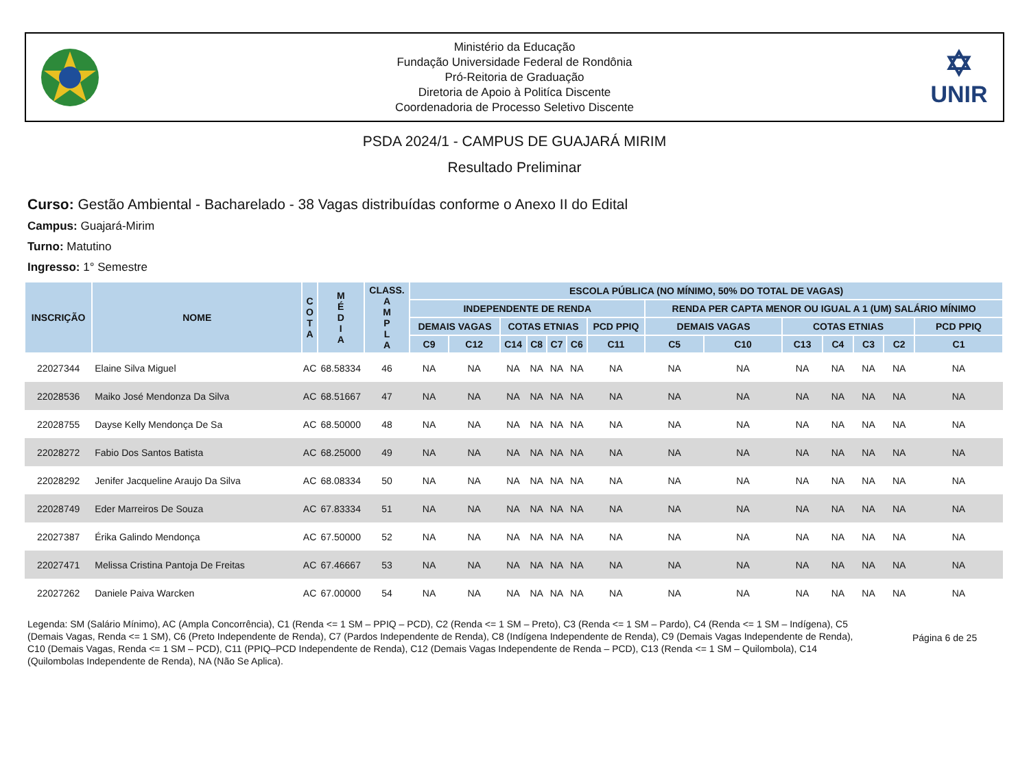Ministério da Educação
Fundação Universidade Federal de Rondônia
Pró-Reitoria de Graduação
Diretoria de Apoio à Politíca Discente
Coordenadoria de Processo Seletivo Discente
✡
UNIR
PSDA 2024/1 - CAMPUS DE GUAJARÁ MIRIM
Resultado Preliminar
Curso: Gestão Ambiental - Bacharelado - 38 Vagas distribuídas conforme o Anexo II do Edital
Campus: Guajará-Mirim
Turno: Matutino
Ingresso: 1° Semestre
| INSCRIÇÃO | NOME | C O T A | M É D I A | CLASS. A M P L A | ESCOLA PÚBLICA (NO MÍNIMO, 50% DO TOTAL DE VAGAS) | | | | | | | | | | | | | |
| --- | --- | --- | --- | --- | --- | --- | --- | --- | --- | --- | --- | --- | --- | --- | --- | --- | --- | --- |
| | | | | | INDEPENDENTE DE RENDA | | | | | | | RENDA PER CAPTA MENOR OU IGUAL A 1 (UM) SALÁRIO MÍNIMO | | | | | | |
| | | | | | DEMAIS VAGAS | | COTAS ETNIAS | | | | PCD PPIQ | DEMAIS VAGAS | | COTAS ETNIAS | | | | PCD PPIQ |
| | | | | | C9 | C12 | C14 | C8 | C7 | C6 | C11 | C5 | C10 | C13 | C4 | C3 | C2 | C1 |
| 22027344 | Elaine Silva Miguel | AC | 68.58334 | 46 | NA | NA | NA | NA | NA | NA | NA | NA | NA | NA | NA | NA | NA | NA |
| 22028536 | Maiko José Mendonza Da Silva | AC | 68.51667 | 47 | NA | NA | NA | NA | NA | NA | NA | NA | NA | NA | NA | NA | NA | NA |
| 22028755 | Dayse Kelly Mendonça De Sa | AC | 68.50000 | 48 | NA | NA | NA | NA | NA | NA | NA | NA | NA | NA | NA | NA | NA | NA |
| 22028272 | Fabio Dos Santos Batista | AC | 68.25000 | 49 | NA | NA | NA | NA | NA | NA | NA | NA | NA | NA | NA | NA | NA | NA |
| 22028292 | Jenifer Jacqueline Araujo Da Silva | AC | 68.08334 | 50 | NA | NA | NA | NA | NA | NA | NA | NA | NA | NA | NA | NA | NA | NA |
| 22028749 | Eder Marreiros De Souza | AC | 67.83334 | 51 | NA | NA | NA | NA | NA | NA | NA | NA | NA | NA | NA | NA | NA | NA |
| 22027387 | Érika Galindo Mendonça | AC | 67.50000 | 52 | NA | NA | NA | NA | NA | NA | NA | NA | NA | NA | NA | NA | NA | NA |
| 22027471 | Melissa Cristina Pantoja De Freitas | AC | 67.46667 | 53 | NA | NA | NA | NA | NA | NA | NA | NA | NA | NA | NA | NA | NA | NA |
| 22027262 | Daniele Paiva Warcken | AC | 67.00000 | 54 | NA | NA | NA | NA | NA | NA | NA | NA | NA | NA | NA | NA | NA | NA |
Legenda: SM (Salário Mínimo), AC (Ampla Concorrência), C1 (Renda <= 1 SM – PPIQ – PCD), C2 (Renda <= 1 SM – Preto), C3 (Renda <= 1 SM – Pardo), C4 (Renda <= 1 SM – Indígena), C5 (Demais Vagas, Renda <= 1 SM), C6 (Preto Independente de Renda), C7 (Pardos Independente de Renda), C8 (Indígena Independente de Renda), C9 (Demais Vagas Independente de Renda), C10 (Demais Vagas, Renda <= 1 SM – PCD), C11 (PPIQ–PCD Independente de Renda), C12 (Demais Vagas Independente de Renda – PCD), C13 (Renda <= 1 SM – Quilombola), C14 (Quilombolas Independente de Renda), NA (Não Se Aplica).
Página 6 de 25